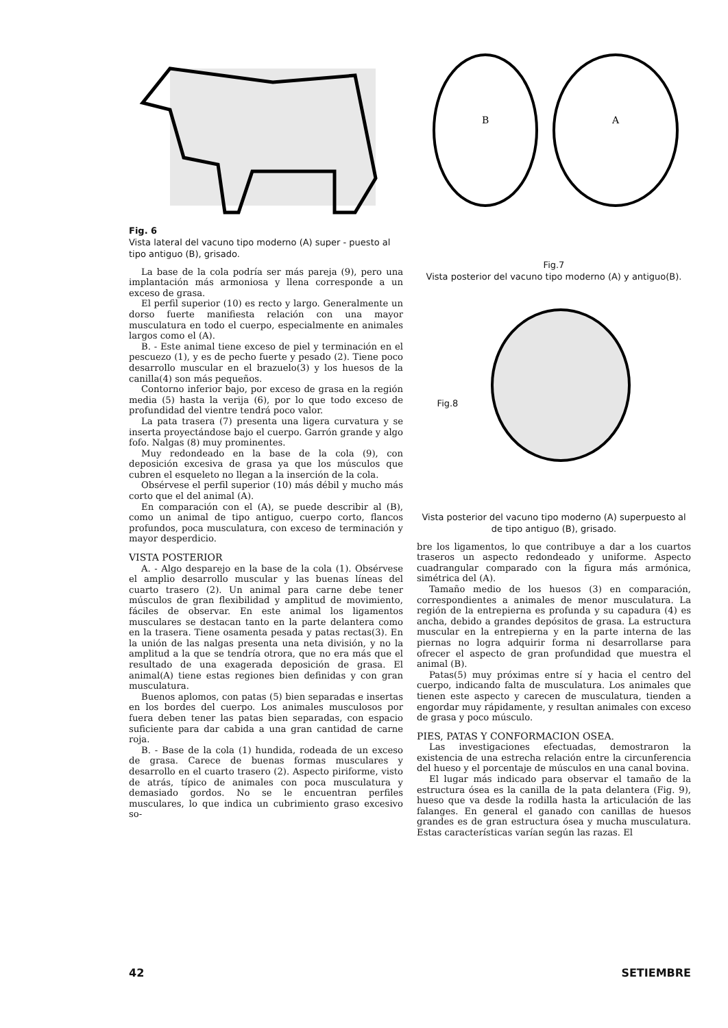Fig. 6
Vista lateral del vacuno tipo moderno (A) super - puesto al tipo antiguo (B), grisado.
La base de la cola podría ser más pareja (9), pero una implantación más armoniosa y llena corresponde a un exceso de grasa.
El perfil superior (10) es recto y largo. Generalmente un dorso fuerte manifiesta relación con una mayor musculatura en todo el cuerpo, especialmente en animales largos como el (A).
B. - Este animal tiene exceso de piel y terminación en el pescuezo (1), y es de pecho fuerte y pesado (2). Tiene poco desarrollo muscular en el brazuelo(3) y los huesos de la canilla(4) son más pequeños.
Contorno inferior bajo, por exceso de grasa en la región media (5) hasta la verija (6), por lo que todo exceso de profundidad del vientre tendrá poco valor.
La pata trasera (7) presenta una ligera curvatura y se inserta proyectándose bajo el cuerpo. Garrón grande y algo fofo. Nalgas (8) muy prominentes.
Muy redondeado en la base de la cola (9), con deposición excesiva de grasa ya que los músculos que cubren el esqueleto no llegan a la inserción de la cola.
Obsérvese el perfil superior (10) más débil y mucho más corto que el del animal (A).
En comparación con el (A), se puede describir al (B), como un animal de tipo antiguo, cuerpo corto, flancos profundos, poca musculatura, con exceso de terminación y mayor desperdicio.
VISTA POSTERIOR
A. - Algo desparejo en la base de la cola (1). Obsérvese el amplio desarrollo muscular y las buenas líneas del cuarto trasero (2). Un animal para carne debe tener músculos de gran flexibilidad y amplitud de movimiento, fáciles de observar. En este animal los ligamentos musculares se destacan tanto en la parte delantera como en la trasera. Tiene osamenta pesada y patas rectas(3). En la unión de las nalgas presenta una neta división, y no la amplitud a la que se tendría otrora, que no era más que el resultado de una exagerada deposición de grasa. El animal(A) tiene estas regiones bien definidas y con gran musculatura.
Buenos aplomos, con patas (5) bien separadas e insertas en los bordes del cuerpo. Los animales musculosos por fuera deben tener las patas bien separadas, con espacio suficiente para dar cabida a una gran cantidad de carne roja.
B. - Base de la cola (1) hundida, rodeada de un exceso de grasa. Carece de buenas formas musculares y desarrollo en el cuarto trasero (2). Aspecto piriforme, visto de atrás, típico de animales con poca musculatura y demasiado gordos. No se le encuentran perfiles musculares, lo que indica un cubrimiento graso excesivo so-
B
A
Fig.7
Vista posterior del vacuno tipo moderno (A) y antiguo(B).
Fig.8
Vista posterior del vacuno tipo moderno (A) superpuesto al de tipo antiguo (B), grisado.
bre los ligamentos, lo que contribuye a dar a los cuartos traseros un aspecto redondeado y uniforme. Aspecto cuadrangular comparado con la figura más armónica, simétrica del (A).
Tamaño medio de los huesos (3) en comparación, correspondientes a animales de menor musculatura. La región de la entrepierna es profunda y su capadura (4) es ancha, debido a grandes depósitos de grasa. La estructura muscular en la entrepierna y en la parte interna de las piernas no logra adquirir forma ni desarrollarse para ofrecer el aspecto de gran profundidad que muestra el animal (B).
Patas(5) muy próximas entre sí y hacia el centro del cuerpo, indicando falta de musculatura. Los animales que tienen este aspecto y carecen de musculatura, tienden a engordar muy rápidamente, y resultan animales con exceso de grasa y poco músculo.
PIES, PATAS Y CONFORMACION OSEA.
Las investigaciones efectuadas, demostraron la existencia de una estrecha relación entre la circunferencia del hueso y el porcentaje de músculos en una canal bovina.
El lugar más indicado para observar el tamaño de la estructura ósea es la canilla de la pata delantera (Fig. 9), hueso que va desde la rodilla hasta la articulación de las falanges. En general el ganado con canillas de huesos grandes es de gran estructura ósea y mucha musculatura. Estas características varían según las razas. El
42 SETIEMBRE